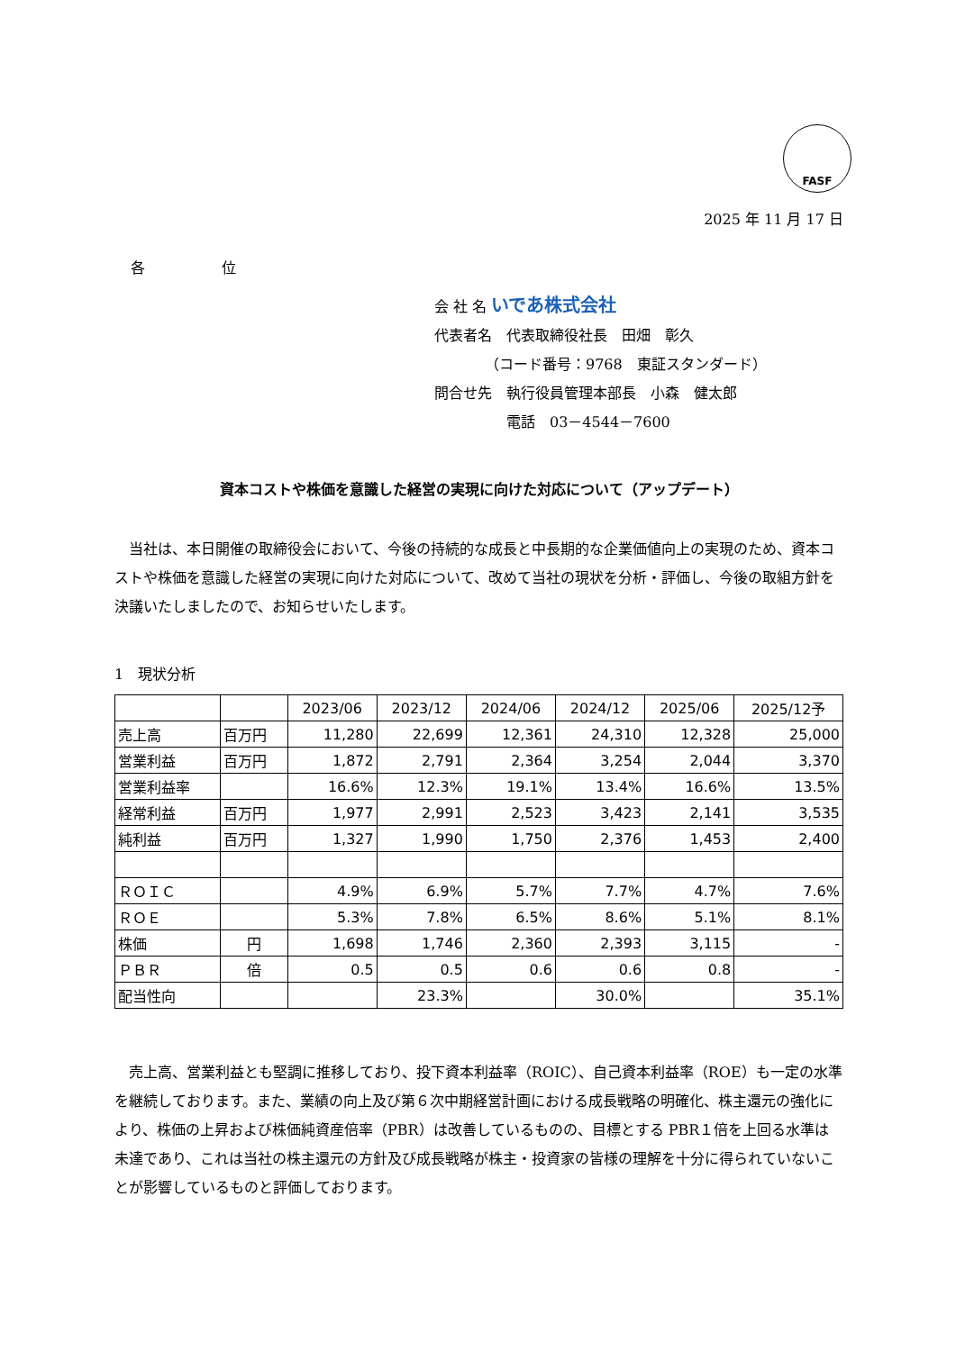FASF
2025 年 11 月 17 日
各 位
会 社 名 いであ株式会社
代表者名　代表取締役社長　田畑　彰久
　　　　（コード番号：9768　東証スタンダード）
問合せ先　執行役員管理本部長　小森　健太郎
　　　　　電話　03－4544－7600
資本コストや株価を意識した経営の実現に向けた対応について（アップデート）
当社は、本日開催の取締役会において、今後の持続的な成長と中長期的な企業価値向上の実現のため、資本コストや株価を意識した経営の実現に向けた対応について、改めて当社の現状を分析・評価し、今後の取組方針を決議いたしましたので、お知らせいたします。
1　現状分析
| | | 2023/06 | 2023/12 | 2024/06 | 2024/12 | 2025/06 | 2025/12予 |
| --- | --- | --- | --- | --- | --- | --- | --- |
| 売上高 | 百万円 | 11,280 | 22,699 | 12,361 | 24,310 | 12,328 | 25,000 |
| 営業利益 | 百万円 | 1,872 | 2,791 | 2,364 | 3,254 | 2,044 | 3,370 |
| 営業利益率 | | 16.6% | 12.3% | 19.1% | 13.4% | 16.6% | 13.5% |
| 経常利益 | 百万円 | 1,977 | 2,991 | 2,523 | 3,423 | 2,141 | 3,535 |
| 純利益 | 百万円 | 1,327 | 1,990 | 1,750 | 2,376 | 1,453 | 2,400 |
| ＲＯＩＣ | | 4.9% | 6.9% | 5.7% | 7.7% | 4.7% | 7.6% |
| ＲＯＥ | | 5.3% | 7.8% | 6.5% | 8.6% | 5.1% | 8.1% |
| 株価 | 円 | 1,698 | 1,746 | 2,360 | 2,393 | 3,115 | - |
| ＰＢＲ | 倍 | 0.5 | 0.5 | 0.6 | 0.6 | 0.8 | - |
| 配当性向 | | | 23.3% | | 30.0% | | 35.1% |
売上高、営業利益とも堅調に推移しており、投下資本利益率（ROIC）、自己資本利益率（ROE）も一定の水準を継続しております。また、業績の向上及び第６次中期経営計画における成長戦略の明確化、株主還元の強化により、株価の上昇および株価純資産倍率（PBR）は改善しているものの、目標とする PBR１倍を上回る水準は未達であり、これは当社の株主還元の方針及び成長戦略が株主・投資家の皆様の理解を十分に得られていないことが影響しているものと評価しております。